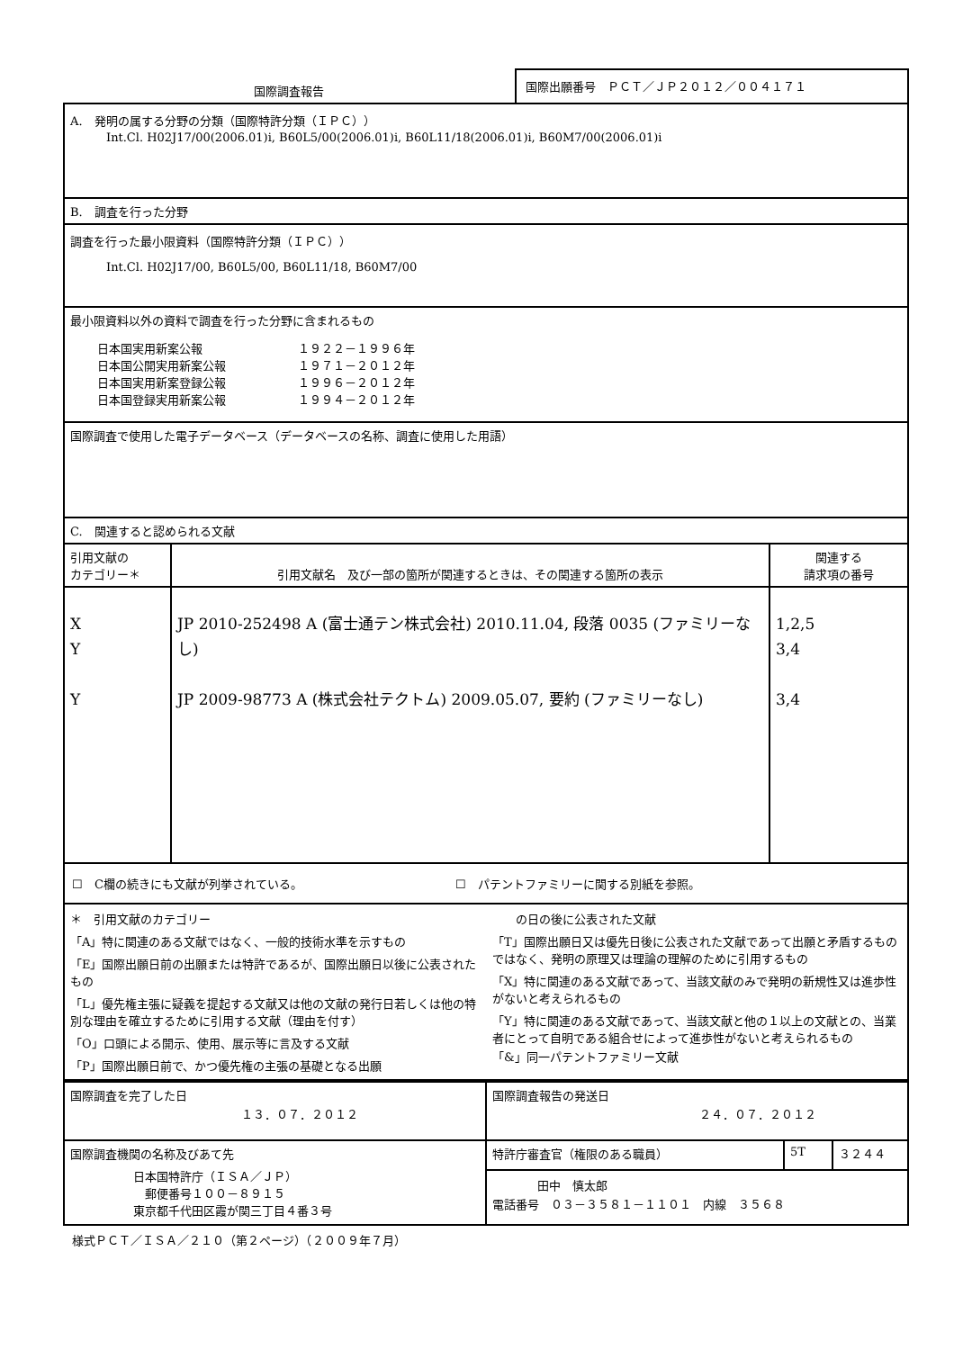| 国際調査報告 | 国際出願番号 ＰＣＴ／ＪＰ２０１２／００４１７１ |
| A. 発明の属する分野の分類（国際特許分類（ＩＰＣ）） Int.Cl. H02J17/00(2006.01)i, B60L5/00(2006.01)i, B60L11/18(2006.01)i, B60M7/00(2006.01)i | | |
| B. 調査を行った分野 | | |
| 調査を行った最小限資料（国際特許分類（ＩＰＣ）） Int.Cl. H02J17/00, B60L5/00, B60L11/18, B60M7/00 | | |
| 最小限資料以外の資料で調査を行った分野に含まれるもの / 日本国実用新案公報 / １９２２－１９９６年 / / 日本国公開実用新案公報 / １９７１－２０１２年 / / 日本国実用新案登録公報 / １９９６－２０１２年 / / 日本国登録実用新案公報 / １９９４－２０１２年 / | | |
| 国際調査で使用した電子データベース（データベースの名称、調査に使用した用語） | | |
| C. 関連すると認められる文献 | | |
| 引用文献の カテゴリー＊ | 引用文献名 及び一部の箇所が関連するときは、その関連する箇所の表示 | 関連する 請求項の番号 |
| X Y Y | JP 2010-252498 A (富士通テン株式会社) 2010.11.04, 段落 0035 (ファミリーなし) JP 2009-98773 A (株式会社テクトム) 2009.05.07, 要約 (ファミリーなし) | 1,2,5 3,4 3,4 |
| ☐ C欄の続きにも文献が列挙されている。 ☐ パテントファミリーに関する別紙を参照。 | | |
| ＊ 引用文献のカテゴリー 「A」特に関連のある文献ではなく、一般的技術水準を示すもの 「E」国際出願日前の出願または特許であるが、国際出願日以後に公表されたもの 「L」優先権主張に疑義を提起する文献又は他の文献の発行日若しくは他の特別な理由を確立するために引用する文献（理由を付す） 「O」口頭による開示、使用、展示等に言及する文献 「P」国際出願日前で、かつ優先権の主張の基礎となる出願 の日の後に公表された文献 「T」国際出願日又は優先日後に公表された文献であって出願と矛盾するものではなく、発明の原理又は理論の理解のために引用するもの 「X」特に関連のある文献であって、当該文献のみで発明の新規性又は進歩性がないと考えられるもの 「Y」特に関連のある文献であって、当該文献と他の１以上の文献との、当業者にとって自明である組合せによって進歩性がないと考えられるもの 「&」同一パテントファミリー文献 | | |
| 国際調査を完了した日 １３．０７．２０１２ | 国際調査報告の発送日 ２４．０７．２０１２ | | |
| 国際調査機関の名称及びあて先 日本国特許庁（ＩＳＡ／ＪＰ） 郵便番号１００－８９１５ 東京都千代田区霞が関三丁目４番３号 | 特許庁審査官（権限のある職員） | 5T | ３２４４ |
| | 田中 慎太郎 電話番号 ０３－３５８１－１１０１ 内線 ３５６８ | | |
様式ＰＣＴ／ＩＳＡ／２１０（第２ページ）（２００９年７月）